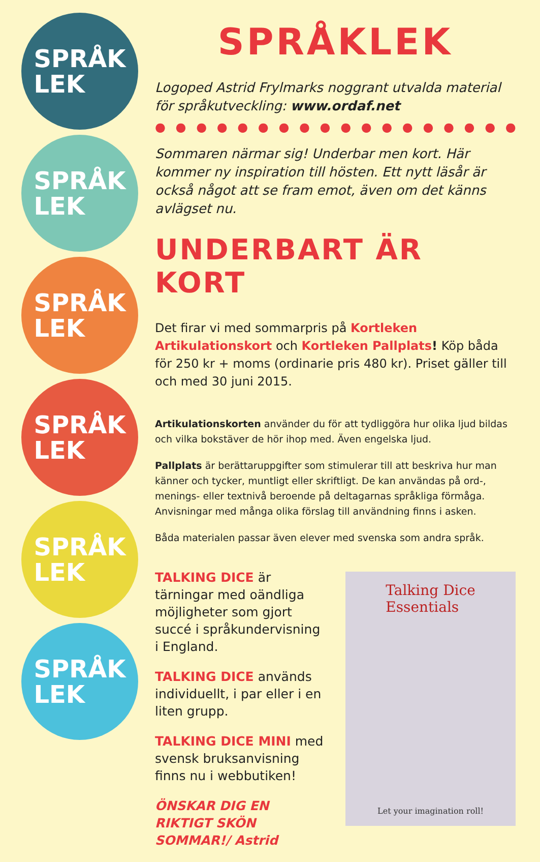SPRÅK
LEK
SPRÅK
LEK
SPRÅK
LEK
SPRÅK
LEK
SPRÅK
LEK
SPRÅK
LEK
SPRÅKLEK
Logoped Astrid Frylmarks noggrant utvalda material för språkutveckling: www.ordaf.net
● ● ● ● ● ● ● ● ● ● ● ● ● ● ● ● ● ● ● ● ● ● ● ● ● ● ● ●
Sommaren närmar sig! Underbar men kort. Här kommer ny inspiration till hösten. Ett nytt läsår är också något att se fram emot, även om det känns avlägset nu.
UNDERBART ÄR KORT
Det firar vi med sommarpris på Kortleken Artikulationskort och Kortleken Pallplats! Köp båda för 250 kr + moms (ordinarie pris 480 kr). Priset gäller till och med 30 juni 2015.
Artikulationskorten använder du för att tydliggöra hur olika ljud bildas och vilka bokstäver de hör ihop med. Även engelska ljud.
Pallplats är berättaruppgifter som stimulerar till att beskriva hur man känner och tycker, muntligt eller skriftligt. De kan användas på ord-, menings- eller textnivå beroende på deltagarnas språkliga förmåga. Anvisningar med många olika förslag till användning finns i asken.
Båda materialen passar även elever med svenska som andra språk.
TALKING DICE är tärningar med oändliga möjligheter som gjort succé i språkundervisning i England.
TALKING DICE används individuellt, i par eller i en liten grupp.
TALKING DICE MINI med svensk bruksanvisning finns nu i webbutiken!
ÖNSKAR DIG EN RIKTIGT SKÖN SOMMAR!/ Astrid
Talking Dice
Essentials
Let your imagination roll!